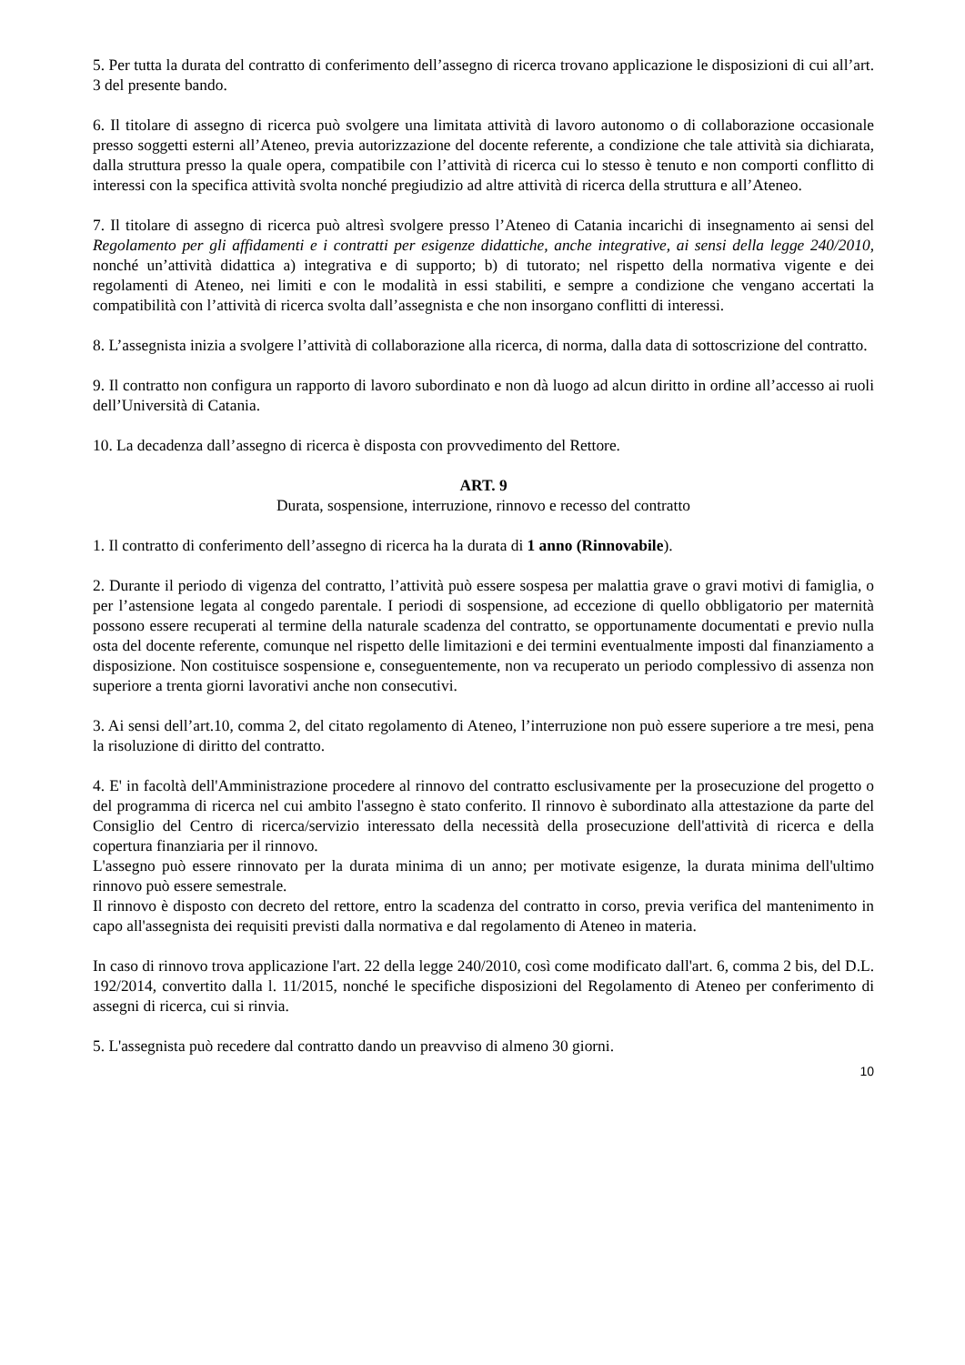5. Per tutta la durata del contratto di conferimento dell’assegno di ricerca trovano applicazione le disposizioni di cui all’art. 3 del presente bando.
6. Il titolare di assegno di ricerca può svolgere una limitata attività di lavoro autonomo o di collaborazione occasionale presso soggetti esterni all’Ateneo, previa autorizzazione del docente referente, a condizione che tale attività sia dichiarata, dalla struttura presso la quale opera, compatibile con l’attività di ricerca cui lo stesso è tenuto e non comporti conflitto di interessi con la specifica attività svolta nonché pregiudizio ad altre attività di ricerca della struttura e all’Ateneo.
7. Il titolare di assegno di ricerca può altresì svolgere presso l’Ateneo di Catania incarichi di insegnamento ai sensi del Regolamento per gli affidamenti e i contratti per esigenze didattiche, anche integrative, ai sensi della legge 240/2010, nonché un’attività didattica a) integrativa e di supporto; b) di tutorato; nel rispetto della normativa vigente e dei regolamenti di Ateneo, nei limiti e con le modalità in essi stabiliti, e sempre a condizione che vengano accertati la compatibilità con l’attività di ricerca svolta dall’assegnista e che non insorgano conflitti di interessi.
8. L’assegnista inizia a svolgere l’attività di collaborazione alla ricerca, di norma, dalla data di sottoscrizione del contratto.
9. Il contratto non configura un rapporto di lavoro subordinato e non dà luogo ad alcun diritto in ordine all’accesso ai ruoli dell’Università di Catania.
10. La decadenza dall’assegno di ricerca è disposta con provvedimento del Rettore.
ART. 9
Durata, sospensione, interruzione, rinnovo e recesso del contratto
1. Il contratto di conferimento dell’assegno di ricerca ha la durata di 1 anno (Rinnovabile).
2. Durante il periodo di vigenza del contratto, l’attività può essere sospesa per malattia grave o gravi motivi di famiglia, o per l’astensione legata al congedo parentale. I periodi di sospensione, ad eccezione di quello obbligatorio per maternità possono essere recuperati al termine della naturale scadenza del contratto, se opportunamente documentati e previo nulla osta del docente referente, comunque nel rispetto delle limitazioni e dei termini eventualmente imposti dal finanziamento a disposizione. Non costituisce sospensione e, conseguentemente, non va recuperato un periodo complessivo di assenza non superiore a trenta giorni lavorativi anche non consecutivi.
3. Ai sensi dell’art.10, comma 2, del citato regolamento di Ateneo, l’interruzione non può essere superiore a tre mesi, pena la risoluzione di diritto del contratto.
4. E' in facoltà dell'Amministrazione procedere al rinnovo del contratto esclusivamente per la prosecuzione del progetto o del programma di ricerca nel cui ambito l'assegno è stato conferito. Il rinnovo è subordinato alla attestazione da parte del Consiglio del Centro di ricerca/servizio interessato della necessità della prosecuzione dell'attività di ricerca e della copertura finanziaria per il rinnovo.
L'assegno può essere rinnovato per la durata minima di un anno; per motivate esigenze, la durata minima dell'ultimo rinnovo può essere semestrale.
Il rinnovo è disposto con decreto del rettore, entro la scadenza del contratto in corso, previa verifica del mantenimento in capo all'assegnista dei requisiti previsti dalla normativa e dal regolamento di Ateneo in materia.
In caso di rinnovo trova applicazione l'art. 22 della legge 240/2010, così come modificato dall'art. 6, comma 2 bis, del D.L. 192/2014, convertito dalla l. 11/2015, nonché le specifiche disposizioni del Regolamento di Ateneo per conferimento di assegni di ricerca, cui si rinvia.
5. L'assegnista può recedere dal contratto dando un preavviso di almeno 30 giorni.
10